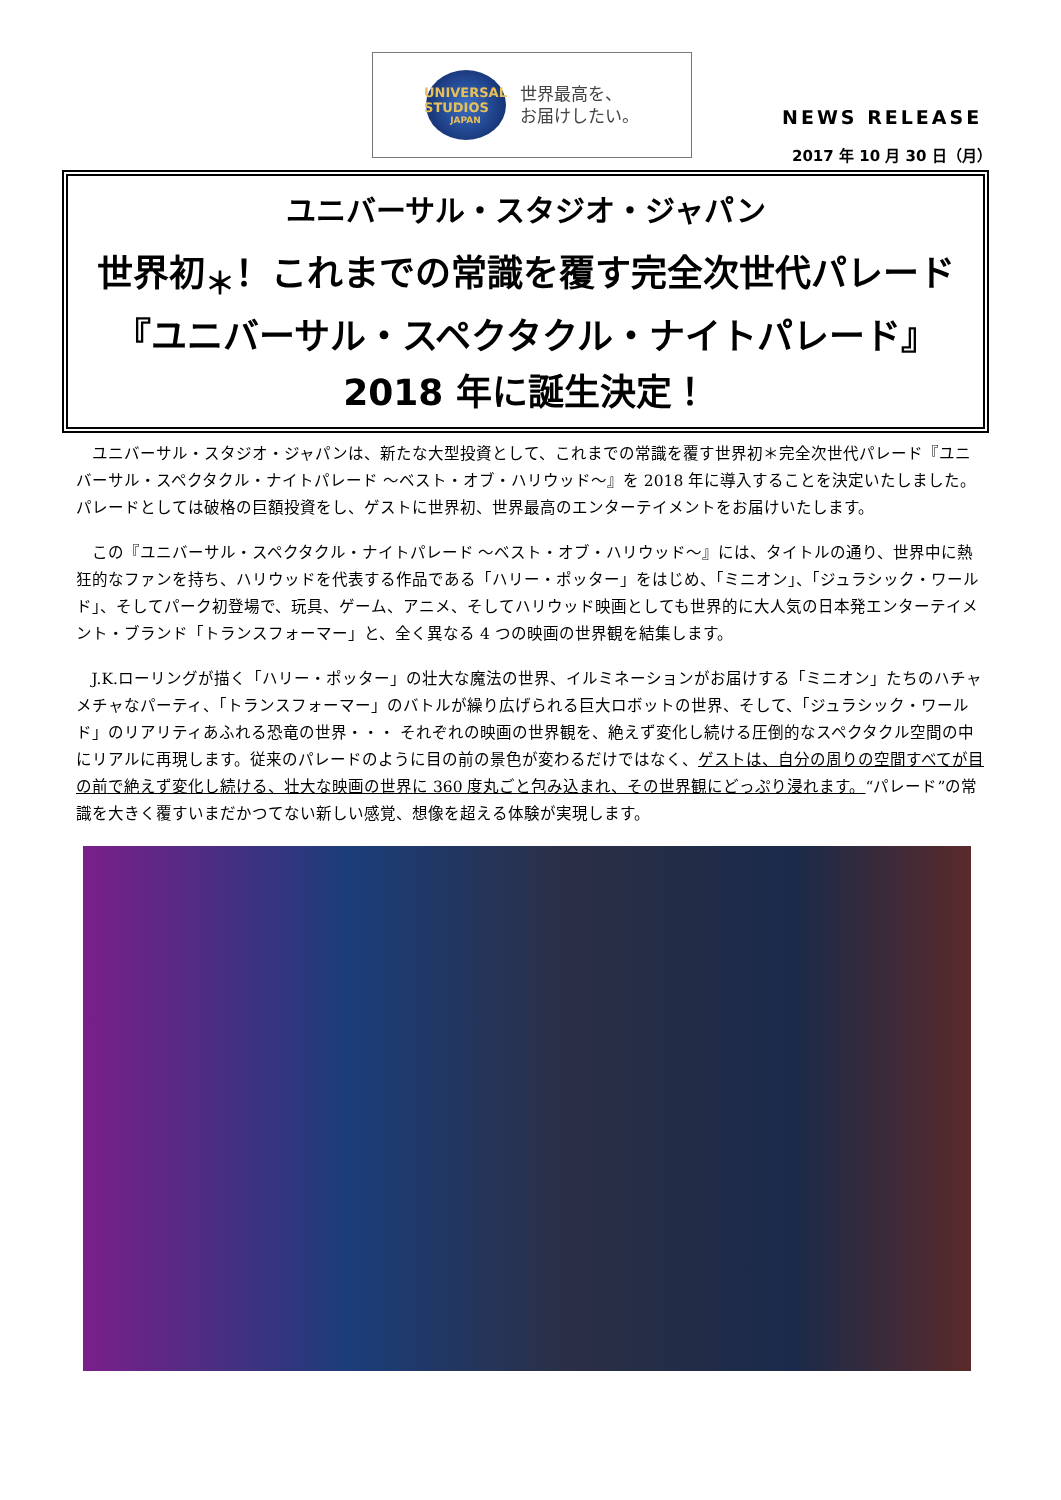UNIVERSAL STUDIOS
JAPAN
世界最高を、
お届けしたい。
NEWS RELEASE
2017 年 10 月 30 日（月）
ユニバーサル・スタジオ・ジャパン
世界初<sub>＊</sub>！これまでの常識を覆す完全次世代パレード
『ユニバーサル・スペクタクル・ナイトパレード』
2018 年に誕生決定！
ユニバーサル・スタジオ・ジャパンは、新たな大型投資として、これまでの常識を覆す世界初＊完全次世代パレード『ユニバーサル・スペクタクル・ナイトパレード ～ベスト・オブ・ハリウッド～』を 2018 年に導入することを決定いたしました。パレードとしては破格の巨額投資をし、ゲストに世界初、世界最高のエンターテイメントをお届けいたします。
この『ユニバーサル・スペクタクル・ナイトパレード ～ベスト・オブ・ハリウッド～』には、タイトルの通り、世界中に熱狂的なファンを持ち、ハリウッドを代表する作品である「ハリー・ポッター」をはじめ、「ミニオン」、「ジュラシック・ワールド」、そしてパーク初登場で、玩具、ゲーム、アニメ、そしてハリウッド映画としても世界的に大人気の日本発エンターテイメント・ブランド「トランスフォーマー」と、全く異なる 4 つの映画の世界観を結集します。
J.K.ローリングが描く「ハリー・ポッター」の壮大な魔法の世界、イルミネーションがお届けする「ミニオン」たちのハチャメチャなパーティ、「トランスフォーマー」のバトルが繰り広げられる巨大ロボットの世界、そして、「ジュラシック・ワールド」のリアリティあふれる恐竜の世界・・・ それぞれの映画の世界観を、絶えず変化し続ける圧倒的なスペクタクル空間の中にリアルに再現します。従来のパレードのように目の前の景色が変わるだけではなく、ゲストは、自分の周りの空間すべてが目の前で絶えず変化し続ける、壮大な映画の世界に 360 度丸ごと包み込まれ、その世界観にどっぷり浸れます。“パレード”の常識を大きく覆すいまだかつてない新しい感覚、想像を超える体験が実現します。